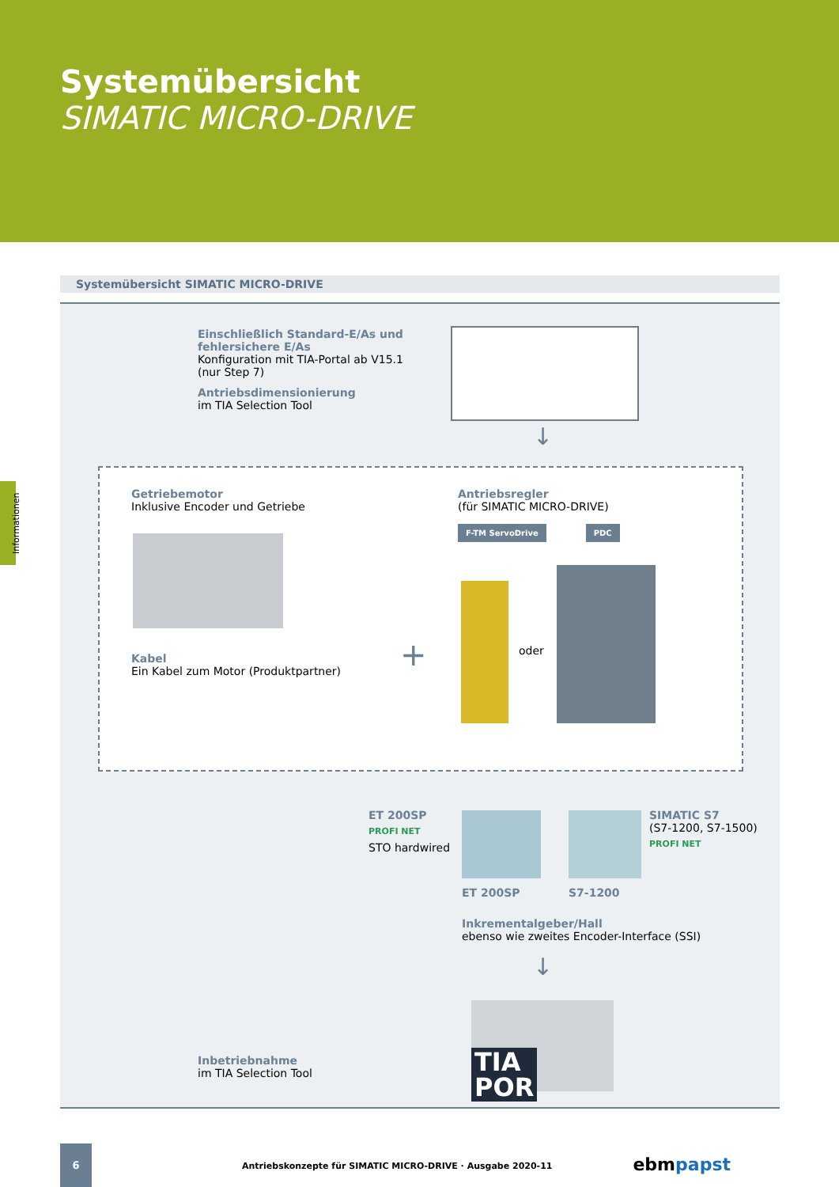Systemübersicht
SIMATIC MICRO-DRIVE
Informationen
Systemübersicht SIMATIC MICRO-DRIVE
Einschließlich Standard-E/As und
fehlersichere E/As
Konfiguration mit TIA-Portal ab V15.1
(nur Step 7)
Antriebsdimensionierung
im TIA Selection Tool
↓
Getriebemotor
Inklusive Encoder und Getriebe
Kabel
Ein Kabel zum Motor (Produktpartner)
+
Antriebsregler
(für SIMATIC MICRO-DRIVE)
F-TM ServoDrive PDC
oder
ET 200SP
PROFI NET
STO hardwired
SIMATIC S7
(S7-1200, S7-1500)
PROFI NET
ET 200SP S7-1200
Inkrementalgeber/Hall
ebenso wie zweites Encoder-Interface (SSI)
↓
Inbetriebnahme
im TIA Selection Tool
TIA
POR
6
Antriebskonzepte für SIMATIC MICRO-DRIVE · Ausgabe 2020-11
ebm papst